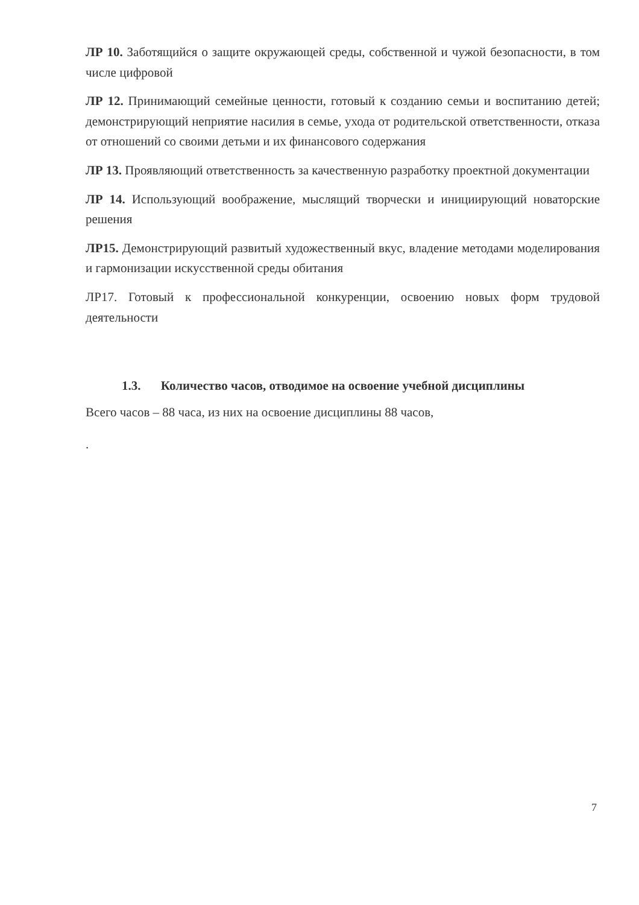ЛР 10. Заботящийся о защите окружающей среды, собственной и чужой безопасности, в том числе цифровой
ЛР 12. Принимающий семейные ценности, готовый к созданию семьи и воспитанию детей; демонстрирующий неприятие насилия в семье, ухода от родительской ответственности, отказа от отношений со своими детьми и их финансового содержания
ЛР 13. Проявляющий ответственность за качественную разработку проектной документации
ЛР 14. Использующий воображение, мыслящий творчески и инициирующий новаторские решения
ЛР15. Демонстрирующий развитый художественный вкус, владение методами моделирования и гармонизации искусственной среды обитания
ЛР17. Готовый к профессиональной конкуренции, освоению новых форм трудовой деятельности
1.3. Количество часов, отводимое на освоение учебной дисциплины
Всего часов – 88 часа, из них на освоение дисциплины 88 часов,
.
7